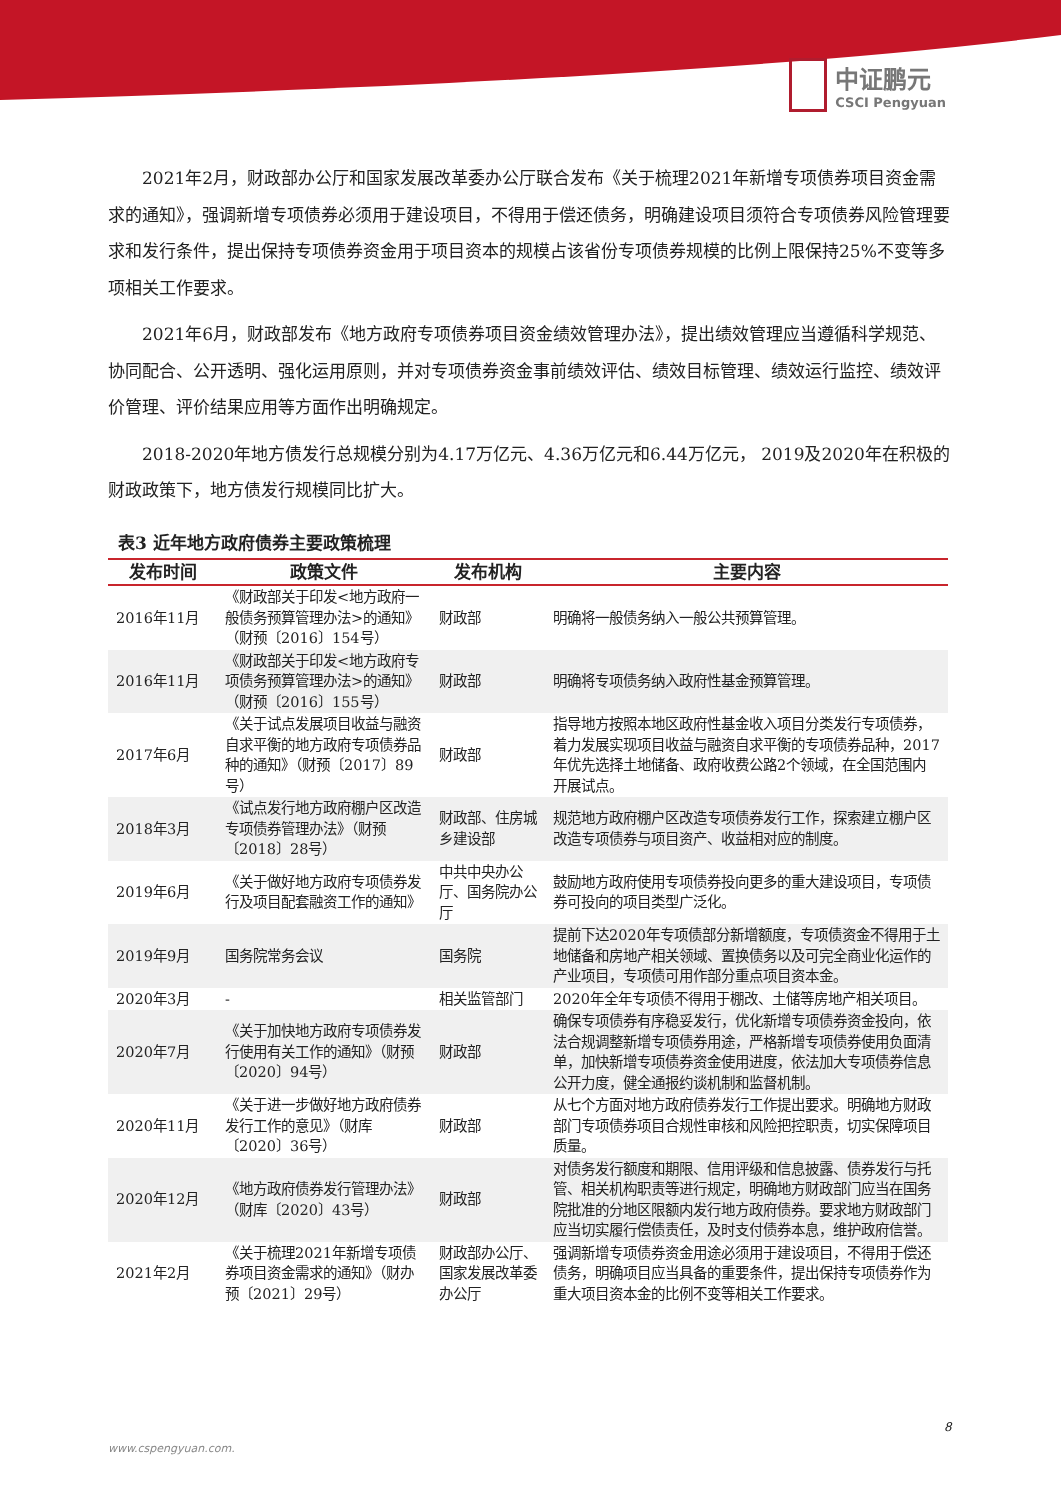中证鹏元
CSCI Pengyuan
2021年2月，财政部办公厅和国家发展改革委办公厅联合发布《关于梳理2021年新增专项债券项目资金需求的通知》，强调新增专项债券必须用于建设项目，不得用于偿还债务，明确建设项目须符合专项债券风险管理要求和发行条件，提出保持专项债券资金用于项目资本的规模占该省份专项债券规模的比例上限保持25%不变等多项相关工作要求。
2021年6月，财政部发布《地方政府专项债券项目资金绩效管理办法》，提出绩效管理应当遵循科学规范、协同配合、公开透明、强化运用原则，并对专项债券资金事前绩效评估、绩效目标管理、绩效运行监控、绩效评价管理、评价结果应用等方面作出明确规定。
2018-2020年地方债发行总规模分别为4.17万亿元、4.36万亿元和6.44万亿元， 2019及2020年在积极的财政政策下，地方债发行规模同比扩大。
表3 近年地方政府债券主要政策梳理
| 发布时间 | 政策文件 | 发布机构 | 主要内容 |
| --- | --- | --- | --- |
| 2016年11月 | 《财政部关于印发<地方政府一般债务预算管理办法>的通知》（财预〔2016〕154号） | 财政部 | 明确将一般债务纳入一般公共预算管理。 |
| 2016年11月 | 《财政部关于印发<地方政府专项债务预算管理办法>的通知》（财预〔2016〕155号） | 财政部 | 明确将专项债务纳入政府性基金预算管理。 |
| 2017年6月 | 《关于试点发展项目收益与融资自求平衡的地方政府专项债券品种的通知》（财预〔2017〕89号） | 财政部 | 指导地方按照本地区政府性基金收入项目分类发行专项债券，着力发展实现项目收益与融资自求平衡的专项债券品种，2017年优先选择土地储备、政府收费公路2个领域，在全国范围内开展试点。 |
| 2018年3月 | 《试点发行地方政府棚户区改造专项债券管理办法》（财预〔2018〕28号） | 财政部、住房城乡建设部 | 规范地方政府棚户区改造专项债券发行工作，探索建立棚户区改造专项债券与项目资产、收益相对应的制度。 |
| 2019年6月 | 《关于做好地方政府专项债券发行及项目配套融资工作的通知》 | 中共中央办公厅、国务院办公厅 | 鼓励地方政府使用专项债券投向更多的重大建设项目，专项债券可投向的项目类型广泛化。 |
| 2019年9月 | 国务院常务会议 | 国务院 | 提前下达2020年专项债部分新增额度，专项债资金不得用于土地储备和房地产相关领域、置换债务以及可完全商业化运作的产业项目，专项债可用作部分重点项目资本金。 |
| 2020年3月 | - | 相关监管部门 | 2020年全年专项债不得用于棚改、土储等房地产相关项目。 |
| 2020年7月 | 《关于加快地方政府专项债券发行使用有关工作的通知》（财预〔2020〕94号） | 财政部 | 确保专项债券有序稳妥发行，优化新增专项债券资金投向，依法合规调整新增专项债券用途，严格新增专项债券使用负面清单，加快新增专项债券资金使用进度，依法加大专项债券信息公开力度，健全通报约谈机制和监督机制。 |
| 2020年11月 | 《关于进一步做好地方政府债券发行工作的意见》（财库〔2020〕36号） | 财政部 | 从七个方面对地方政府债券发行工作提出要求。明确地方财政部门专项债券项目合规性审核和风险把控职责，切实保障项目质量。 |
| 2020年12月 | 《地方政府债券发行管理办法》（财库〔2020〕43号） | 财政部 | 对债务发行额度和期限、信用评级和信息披露、债券发行与托管、相关机构职责等进行规定，明确地方财政部门应当在国务院批准的分地区限额内发行地方政府债券。要求地方财政部门应当切实履行偿债责任，及时支付债券本息，维护政府信誉。 |
| 2021年2月 | 《关于梳理2021年新增专项债券项目资金需求的通知》（财办预〔2021〕29号） | 财政部办公厅、国家发展改革委办公厅 | 强调新增专项债券资金用途必须用于建设项目，不得用于偿还债务，明确项目应当具备的重要条件，提出保持专项债券作为重大项目资本金的比例不变等相关工作要求。 |
8
www.cspengyuan.com.